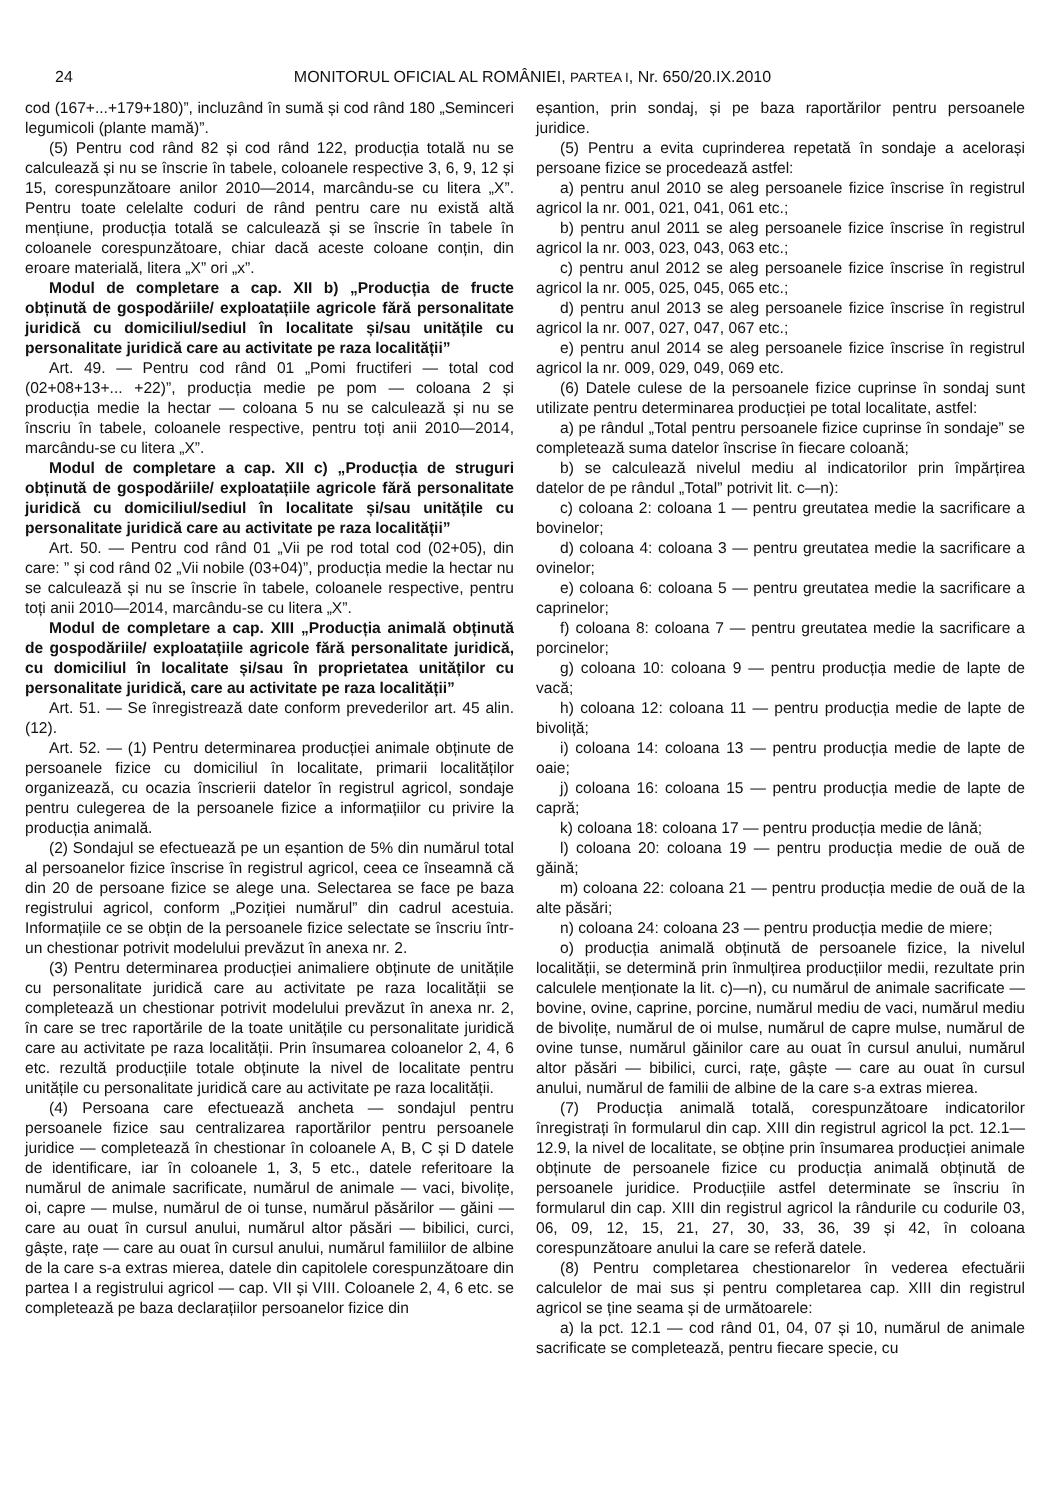24 MONITORUL OFICIAL AL ROMÂNIEI, PARTEA I, Nr. 650/20.IX.2010
cod (167+...+179+180)”, incluzând în sumă și cod rând 180 „Seminceri legumicoli (plante mamă)”.
(5) Pentru cod rând 82 și cod rând 122, producția totală nu se calculează și nu se înscrie în tabele, coloanele respective 3, 6, 9, 12 și 15, corespunzătoare anilor 2010—2014, marcându-se cu litera „X”. Pentru toate celelalte coduri de rând pentru care nu există altă mențiune, producția totală se calculează și se înscrie în tabele în coloanele corespunzătoare, chiar dacă aceste coloane conțin, din eroare materială, litera „X” ori „x”.
Modul de completare a cap. XII b) „Producția de fructe obținută de gospodăriile/ exploatațiile agricole fără personalitate juridică cu domiciliul/sediul în localitate și/sau unitățile cu personalitate juridică care au activitate pe raza localității”
Art. 49. — Pentru cod rând 01 „Pomi fructiferi — total cod (02+08+13+... +22)”, producția medie pe pom — coloana 2 și producția medie la hectar — coloana 5 nu se calculează și nu se înscriu în tabele, coloanele respective, pentru toți anii 2010—2014, marcându-se cu litera „X”.
Modul de completare a cap. XII c) „Producția de struguri obținută de gospodăriile/ exploatațiile agricole fără personalitate juridică cu domiciliul/sediul în localitate și/sau unitățile cu personalitate juridică care au activitate pe raza localității”
Art. 50. — Pentru cod rând 01 „Vii pe rod total cod (02+05), din care: ” și cod rând 02 „Vii nobile (03+04)”, producția medie la hectar nu se calculează și nu se înscrie în tabele, coloanele respective, pentru toți anii 2010—2014, marcându-se cu litera „X”.
Modul de completare a cap. XIII „Producția animală obținută de gospodăriile/ exploatațiile agricole fără personalitate juridică, cu domiciliul în localitate și/sau în proprietatea unităților cu personalitate juridică, care au activitate pe raza localității”
Art. 51. — Se înregistrează date conform prevederilor art. 45 alin. (12).
Art. 52. — (1) Pentru determinarea producției animale obținute de persoanele fizice cu domiciliul în localitate, primarii localităților organizează, cu ocazia înscrierii datelor în registrul agricol, sondaje pentru culegerea de la persoanele fizice a informațiilor cu privire la producția animală.
(2) Sondajul se efectuează pe un eșantion de 5% din numărul total al persoanelor fizice înscrise în registrul agricol, ceea ce înseamnă că din 20 de persoane fizice se alege una. Selectarea se face pe baza registrului agricol, conform „Poziției numărul” din cadrul acestuia. Informațiile ce se obțin de la persoanele fizice selectate se înscriu într-un chestionar potrivit modelului prevăzut în anexa nr. 2.
(3) Pentru determinarea producției animaliere obținute de unitățile cu personalitate juridică care au activitate pe raza localității se completează un chestionar potrivit modelului prevăzut în anexa nr. 2, în care se trec raportările de la toate unitățile cu personalitate juridică care au activitate pe raza localității. Prin însumarea coloanelor 2, 4, 6 etc. rezultă producțiile totale obținute la nivel de localitate pentru unitățile cu personalitate juridică care au activitate pe raza localității.
(4) Persoana care efectuează ancheta — sondajul pentru persoanele fizice sau centralizarea raportărilor pentru persoanele juridice — completează în chestionar în coloanele A, B, C și D datele de identificare, iar în coloanele 1, 3, 5 etc., datele referitoare la numărul de animale sacrificate, numărul de animale — vaci, bivolițe, oi, capre — mulse, numărul de oi tunse, numărul păsărilor — găini — care au ouat în cursul anului, numărul altor păsări — bibilici, curci, gâște, rațe — care au ouat în cursul anului, numărul familiilor de albine de la care s-a extras mierea, datele din capitolele corespunzătoare din partea I a registrului agricol — cap. VII și VIII. Coloanele 2, 4, 6 etc. se completează pe baza declarațiilor persoanelor fizice din
eșantion, prin sondaj, și pe baza raportărilor pentru persoanele juridice.
(5) Pentru a evita cuprinderea repetată în sondaje a acelorași persoane fizice se procedează astfel:
a) pentru anul 2010 se aleg persoanele fizice înscrise în registrul agricol la nr. 001, 021, 041, 061 etc.;
b) pentru anul 2011 se aleg persoanele fizice înscrise în registrul agricol la nr. 003, 023, 043, 063 etc.;
c) pentru anul 2012 se aleg persoanele fizice înscrise în registrul agricol la nr. 005, 025, 045, 065 etc.;
d) pentru anul 2013 se aleg persoanele fizice înscrise în registrul agricol la nr. 007, 027, 047, 067 etc.;
e) pentru anul 2014 se aleg persoanele fizice înscrise în registrul agricol la nr. 009, 029, 049, 069 etc.
(6) Datele culese de la persoanele fizice cuprinse în sondaj sunt utilizate pentru determinarea producției pe total localitate, astfel:
a) pe rândul „Total pentru persoanele fizice cuprinse în sondaje” se completează suma datelor înscrise în fiecare coloană;
b) se calculează nivelul mediu al indicatorilor prin împărțirea datelor de pe rândul „Total” potrivit lit. c—n):
c) coloana 2: coloana 1 — pentru greutatea medie la sacrificare a bovinelor;
d) coloana 4: coloana 3 — pentru greutatea medie la sacrificare a ovinelor;
e) coloana 6: coloana 5 — pentru greutatea medie la sacrificare a caprinelor;
f) coloana 8: coloana 7 — pentru greutatea medie la sacrificare a porcinelor;
g) coloana 10: coloana 9 — pentru producția medie de lapte de vacă;
h) coloana 12: coloana 11 — pentru producția medie de lapte de bivoliță;
i) coloana 14: coloana 13 — pentru producția medie de lapte de oaie;
j) coloana 16: coloana 15 — pentru producția medie de lapte de capră;
k) coloana 18: coloana 17 — pentru producția medie de lână;
l) coloana 20: coloana 19 — pentru producția medie de ouă de găină;
m) coloana 22: coloana 21 — pentru producția medie de ouă de la alte păsări;
n) coloana 24: coloana 23 — pentru producția medie de miere;
o) producția animală obținută de persoanele fizice, la nivelul localității, se determină prin înmulțirea producțiilor medii, rezultate prin calculele menționate la lit. c)—n), cu numărul de animale sacrificate — bovine, ovine, caprine, porcine, numărul mediu de vaci, numărul mediu de bivolițe, numărul de oi mulse, numărul de capre mulse, numărul de ovine tunse, numărul găinilor care au ouat în cursul anului, numărul altor păsări — bibilici, curci, rațe, gâște — care au ouat în cursul anului, numărul de familii de albine de la care s-a extras mierea.
(7) Producția animală totală, corespunzătoare indicatorilor înregistrați în formularul din cap. XIII din registrul agricol la pct. 12.1—12.9, la nivel de localitate, se obține prin însumarea producției animale obținute de persoanele fizice cu producția animală obținută de persoanele juridice. Producțiile astfel determinate se înscriu în formularul din cap. XIII din registrul agricol la rândurile cu codurile 03, 06, 09, 12, 15, 21, 27, 30, 33, 36, 39 și 42, în coloana corespunzătoare anului la care se referă datele.
(8) Pentru completarea chestionarelor în vederea efectuării calculelor de mai sus și pentru completarea cap. XIII din registrul agricol se ține seama și de următoarele:
a) la pct. 12.1 — cod rând 01, 04, 07 și 10, numărul de animale sacrificate se completează, pentru fiecare specie, cu